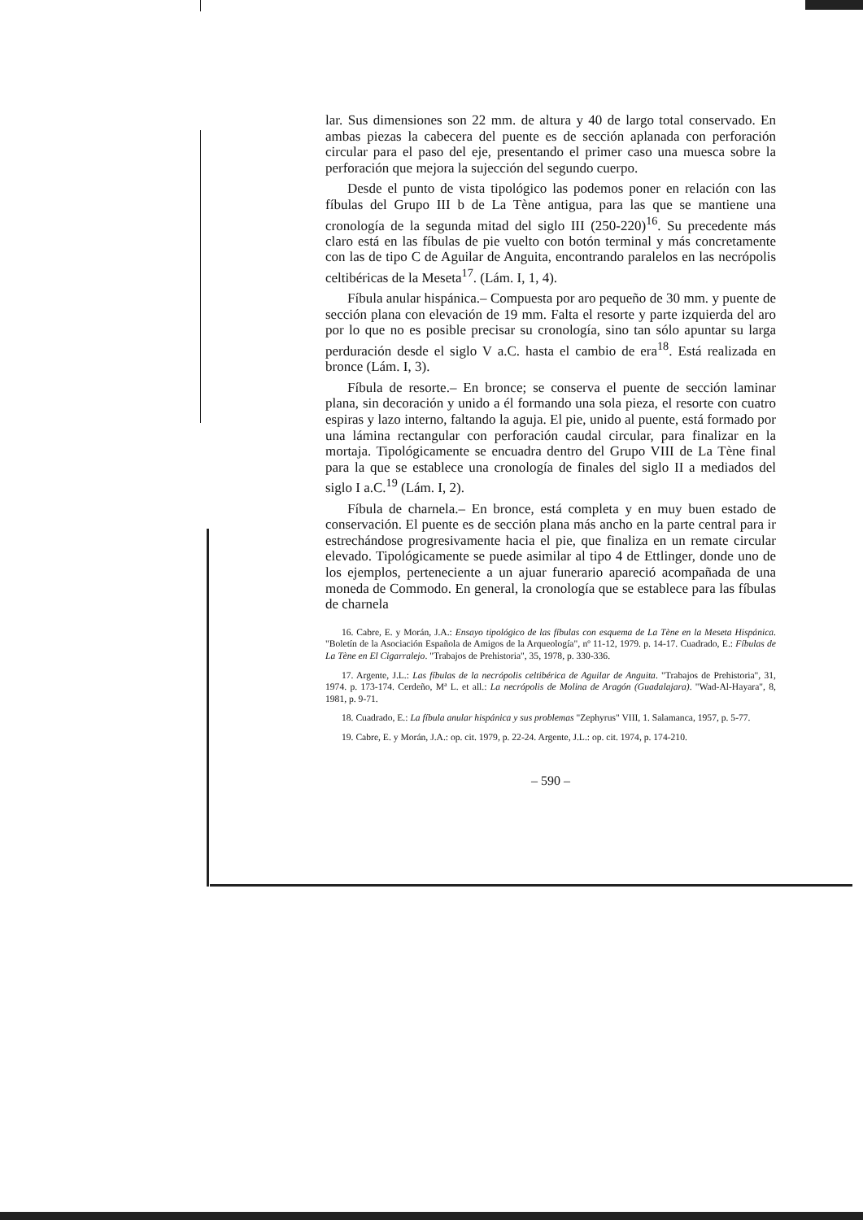lar. Sus dimensiones son 22 mm. de altura y 40 de largo total conservado. En ambas piezas la cabecera del puente es de sección aplanada con perforación circular para el paso del eje, presentando el primer caso una muesca sobre la perforación que mejora la sujección del segundo cuerpo.
Desde el punto de vista tipológico las podemos poner en relación con las fíbulas del Grupo III b de La Tène antigua, para las que se mantiene una cronología de la segunda mitad del siglo III (250-220)<sup>16</sup>. Su precedente más claro está en las fíbulas de pie vuelto con botón terminal y más concretamente con las de tipo C de Aguilar de Anguita, encontrando paralelos en las necrópolis celtibéricas de la Meseta<sup>17</sup>. (Lám. I, 1, 4).
Fíbula anular hispánica.– Compuesta por aro pequeño de 30 mm. y puente de sección plana con elevación de 19 mm. Falta el resorte y parte izquierda del aro por lo que no es posible precisar su cronología, sino tan sólo apuntar su larga perduración desde el siglo V a.C. hasta el cambio de era<sup>18</sup>. Está realizada en bronce (Lám. I, 3).
Fíbula de resorte.– En bronce; se conserva el puente de sección laminar plana, sin decoración y unido a él formando una sola pieza, el resorte con cuatro espiras y lazo interno, faltando la aguja. El pie, unido al puente, está formado por una lámina rectangular con perforación caudal circular, para finalizar en la mortaja. Tipológicamente se encuadra dentro del Grupo VIII de La Tène final para la que se establece una cronología de finales del siglo II a mediados del siglo I a.C.<sup>19</sup> (Lám. I, 2).
Fíbula de charnela.– En bronce, está completa y en muy buen estado de conservación. El puente es de sección plana más ancho en la parte central para ir estrechándose progresivamente hacia el pie, que finaliza en un remate circular elevado. Tipológicamente se puede asimilar al tipo 4 de Ettlinger, donde uno de los ejemplos, perteneciente a un ajuar funerario apareció acompañada de una moneda de Commodo. En general, la cronología que se establece para las fíbulas de charnela
16. Cabre, E. y Morán, J.A.: Ensayo tipológico de las fíbulas con esquema de La Tène en la Meseta Hispánica. "Boletín de la Asociación Española de Amigos de la Arqueología", nº 11-12, 1979. p. 14-17. Cuadrado, E.: Fíbulas de La Tène en El Cigarralejo. "Trabajos de Prehistoria", 35, 1978, p. 330-336.
17. Argente, J.L.: Las fíbulas de la necrópolis celtibérica de Aguilar de Anguita. "Trabajos de Prehistoria", 31, 1974. p. 173-174. Cerdeño, Mª L. et all.: La necrópolis de Molina de Aragón (Guadalajara). "Wad-Al-Hayara", 8, 1981, p. 9-71.
18. Cuadrado, E.: La fíbula anular hispánica y sus problemas "Zephyrus" VIII, 1. Salamanca, 1957, p. 5-77.
19. Cabre, E. y Morán, J.A.: op. cit. 1979, p. 22-24. Argente, J.L.: op. cit. 1974, p. 174-210.
– 590 –